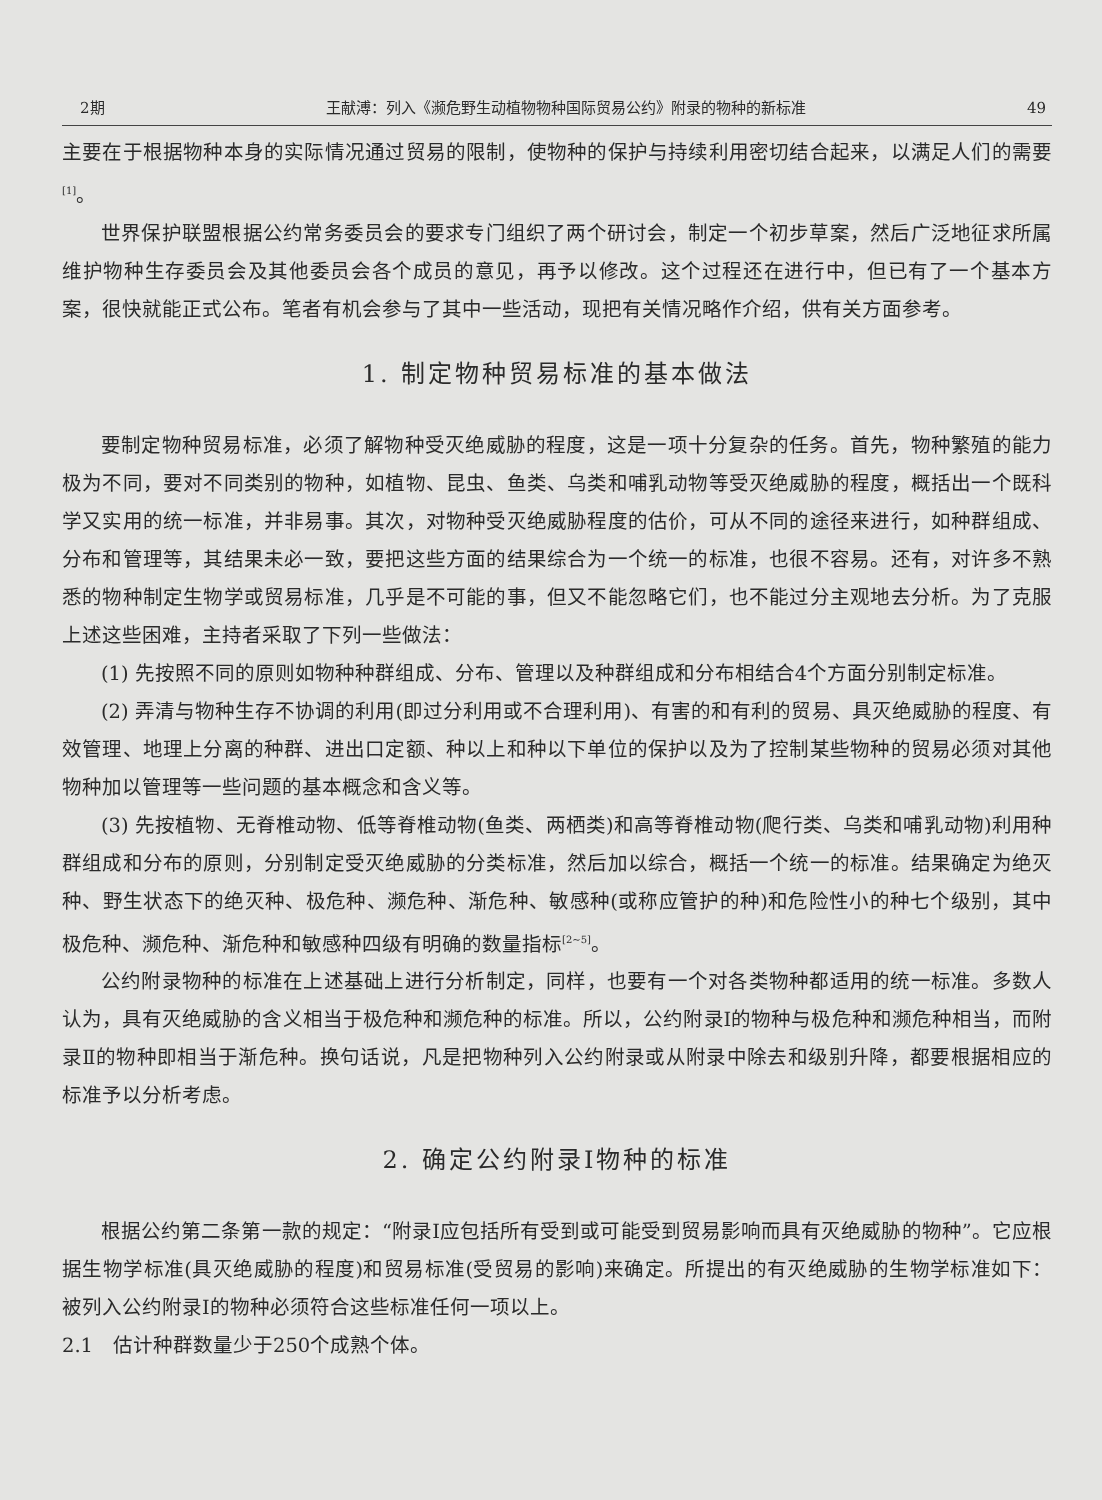2期 王献溥：列入《濒危野生动植物物种国际贸易公约》附录的物种的新标准 49
主要在于根据物种本身的实际情况通过贸易的限制，使物种的保护与持续利用密切结合起来，以满足人们的需要<sup>[1]</sup>。
世界保护联盟根据公约常务委员会的要求专门组织了两个研讨会，制定一个初步草案，然后广泛地征求所属维护物种生存委员会及其他委员会各个成员的意见，再予以修改。这个过程还在进行中，但已有了一个基本方案，很快就能正式公布。笔者有机会参与了其中一些活动，现把有关情况略作介绍，供有关方面参考。
1. 制定物种贸易标准的基本做法
要制定物种贸易标准，必须了解物种受灭绝威胁的程度，这是一项十分复杂的任务。首先，物种繁殖的能力极为不同，要对不同类别的物种，如植物、昆虫、鱼类、乌类和哺乳动物等受灭绝威胁的程度，概括出一个既科学又实用的统一标准，并非易事。其次，对物种受灭绝威胁程度的估价，可从不同的途径来进行，如种群组成、分布和管理等，其结果未必一致，要把这些方面的结果综合为一个统一的标准，也很不容易。还有，对许多不熟悉的物种制定生物学或贸易标准，几乎是不可能的事，但又不能忽略它们，也不能过分主观地去分析。为了克服上述这些困难，主持者采取了下列一些做法：
(1) 先按照不同的原则如物种种群组成、分布、管理以及种群组成和分布相结合4个方面分别制定标准。
(2) 弄清与物种生存不协调的利用(即过分利用或不合理利用)、有害的和有利的贸易、具灭绝威胁的程度、有效管理、地理上分离的种群、进出口定额、种以上和种以下单位的保护以及为了控制某些物种的贸易必须对其他物种加以管理等一些问题的基本概念和含义等。
(3) 先按植物、无脊椎动物、低等脊椎动物(鱼类、两栖类)和高等脊椎动物(爬行类、乌类和哺乳动物)利用种群组成和分布的原则，分别制定受灭绝威胁的分类标准，然后加以综合，概括一个统一的标准。结果确定为绝灭种、野生状态下的绝灭种、极危种、濒危种、渐危种、敏感种(或称应管护的种)和危险性小的种七个级别，其中极危种、濒危种、渐危种和敏感种四级有明确的数量指标<sup>[2~5]</sup>。
公约附录物种的标准在上述基础上进行分析制定，同样，也要有一个对各类物种都适用的统一标准。多数人认为，具有灭绝威胁的含义相当于极危种和濒危种的标准。所以，公约附录Ⅰ的物种与极危种和濒危种相当，而附录Ⅱ的物种即相当于渐危种。换句话说，凡是把物种列入公约附录或从附录中除去和级别升降，都要根据相应的标准予以分析考虑。
2. 确定公约附录Ⅰ物种的标准
根据公约第二条第一款的规定：“附录Ⅰ应包括所有受到或可能受到贸易影响而具有灭绝威胁的物种”。它应根据生物学标准(具灭绝威胁的程度)和贸易标准(受贸易的影响)来确定。所提出的有灭绝威胁的生物学标准如下：被列入公约附录Ⅰ的物种必须符合这些标准任何一项以上。
2.1　估计种群数量少于250个成熟个体。